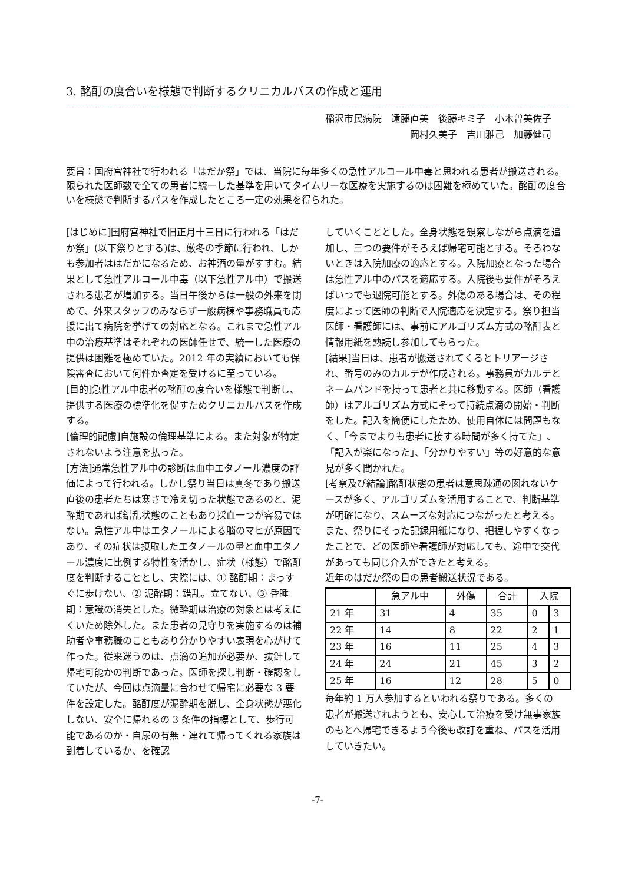3. 酩酊の度合いを様態で判断するクリニカルパスの作成と運用
稲沢市民病院　遠藤直美　後藤キミ子　小木曽美佐子
岡村久美子　吉川雅己　加藤健司
要旨：国府宮神社で行われる「はだか祭」では、当院に毎年多くの急性アルコール中毒と思われる患者が搬送される。限られた医師数で全ての患者に統一した基準を用いてタイムリーな医療を実施するのは困難を極めていた。酩酊の度合いを様態で判断するパスを作成したところ一定の効果を得られた。
[はじめに]国府宮神社で旧正月十三日に行われる「はだか祭」(以下祭りとする)は、厳冬の季節に行われ、しかも参加者ははだかになるため、お神酒の量がすすむ。結果として急性アルコール中毒（以下急性アル中）で搬送される患者が増加する。当日午後からは一般の外来を閉めて、外来スタッフのみならず一般病棟や事務職員も応援に出て病院を挙げての対応となる。これまで急性アル中の治療基準はそれぞれの医師任せで、統一した医療の提供は困難を極めていた。2012 年の実績においても保険審査において何件か査定を受けるに至っている。
[目的]急性アル中患者の酩酊の度合いを様態で判断し、提供する医療の標準化を促すためクリニカルパスを作成する。
[倫理的配慮]自施設の倫理基準による。また対象が特定されないよう注意を払った。
[方法]通常急性アル中の診断は血中エタノール濃度の評価によって行われる。しかし祭り当日は真冬であり搬送直後の患者たちは寒さで冷え切った状態であるのと、泥酔期であれば錯乱状態のこともあり採血一つが容易ではない。急性アル中はエタノールによる脳のマヒが原因であり、その症状は摂取したエタノールの量と血中エタノール濃度に比例する特性を活かし、症状（様態）で酩酊度を判断することとし、実際には、① 酩酊期：まっすぐに歩けない、② 泥酔期：錯乱。立てない、③ 昏睡期：意識の消失とした。微酔期は治療の対象とは考えにくいため除外した。また患者の見守りを実施するのは補助者や事務職のこともあり分かりやすい表現を心がけて作った。従来迷うのは、点滴の追加が必要か、抜針して帰宅可能かの判断であった。医師を探し判断・確認をしていたが、今回は点滴量に合わせて帰宅に必要な 3 要件を設定した。酩酊度が泥酔期を脱し、全身状態が悪化しない、安全に帰れるの 3 条件の指標として、歩行可能であるのか・自尿の有無・連れて帰ってくれる家族は到着しているか、を確認
していくこととした。全身状態を観察しながら点滴を追加し、三つの要件がそろえば帰宅可能とする。そろわないときは入院加療の適応とする。入院加療となった場合は急性アル中のパスを適応する。入院後も要件がそろえばいつでも退院可能とする。外傷のある場合は、その程度によって医師の判断で入院適応を決定する。祭り担当医師・看護師には、事前にアルゴリズム方式の酩酊表と情報用紙を熟読し参加してもらった。
[結果]当日は、患者が搬送されてくるとトリアージされ、番号のみのカルテが作成される。事務員がカルテとネームバンドを持って患者と共に移動する。医師（看護師）はアルゴリズム方式にそって持続点滴の開始・判断をした。記入を簡便にしたため、使用自体には問題もなく、「今までよりも患者に接する時間が多く持てた」、「記入が楽になった」、「分かりやすい」等の好意的な意見が多く聞かれた。
[考察及び結論]酩酊状態の患者は意思疎通の図れないケースが多く、アルゴリズムを活用することで、判断基準が明確になり、スムーズな対応につながったと考える。また、祭りにそった記録用紙になり、把握しやすくなったことで、どの医師や看護師が対応しても、途中で交代があっても同じ介入ができたと考える。
近年のはだか祭の日の患者搬送状況である。
| | 急アル中 | 外傷 | 合計 | 入院 | |
| --- | --- | --- | --- | --- | --- |
| 21 年 | 31 | 4 | 35 | 0 | 3 |
| 22 年 | 14 | 8 | 22 | 2 | 1 |
| 23 年 | 16 | 11 | 25 | 4 | 3 |
| 24 年 | 24 | 21 | 45 | 3 | 2 |
| 25 年 | 16 | 12 | 28 | 5 | 0 |
毎年約 1 万人参加するといわれる祭りである。多くの患者が搬送されようとも、安心して治療を受け無事家族のもとへ帰宅できるよう今後も改訂を重ね、パスを活用していきたい。
-7-